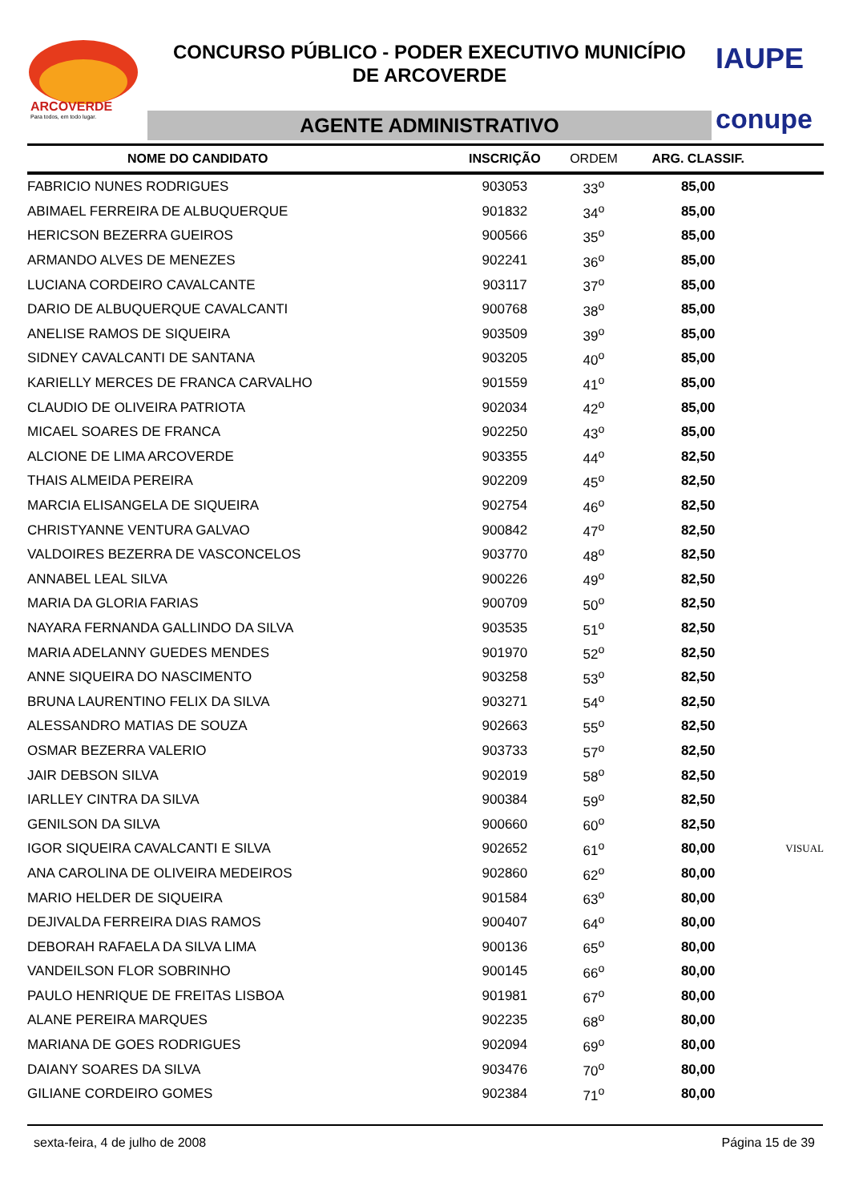ARCOVERDE
Para todos, em todo lugar.
CONCURSO PÚBLICO - PODER EXECUTIVO MUNICÍPIO
DE ARCOVERDE
AGENTE ADMINISTRATIVO
IAUPE
conupe
| NOME DO CANDIDATO | INSCRIÇÃO | ORDEM | ARG. CLASSIF. | |
| --- | --- | --- | --- | --- |
| FABRICIO NUNES RODRIGUES | 903053 | 33<sup>o</sup> | 85,00 | |
| ABIMAEL FERREIRA DE ALBUQUERQUE | 901832 | 34<sup>o</sup> | 85,00 | |
| HERICSON BEZERRA GUEIROS | 900566 | 35<sup>o</sup> | 85,00 | |
| ARMANDO ALVES DE MENEZES | 902241 | 36<sup>o</sup> | 85,00 | |
| LUCIANA CORDEIRO CAVALCANTE | 903117 | 37<sup>o</sup> | 85,00 | |
| DARIO DE ALBUQUERQUE CAVALCANTI | 900768 | 38<sup>o</sup> | 85,00 | |
| ANELISE RAMOS DE SIQUEIRA | 903509 | 39<sup>o</sup> | 85,00 | |
| SIDNEY CAVALCANTI DE SANTANA | 903205 | 40<sup>o</sup> | 85,00 | |
| KARIELLY MERCES DE FRANCA CARVALHO | 901559 | 41<sup>o</sup> | 85,00 | |
| CLAUDIO DE OLIVEIRA PATRIOTA | 902034 | 42<sup>o</sup> | 85,00 | |
| MICAEL SOARES DE FRANCA | 902250 | 43<sup>o</sup> | 85,00 | |
| ALCIONE DE LIMA ARCOVERDE | 903355 | 44<sup>o</sup> | 82,50 | |
| THAIS ALMEIDA PEREIRA | 902209 | 45<sup>o</sup> | 82,50 | |
| MARCIA ELISANGELA DE SIQUEIRA | 902754 | 46<sup>o</sup> | 82,50 | |
| CHRISTYANNE VENTURA GALVAO | 900842 | 47<sup>o</sup> | 82,50 | |
| VALDOIRES BEZERRA DE VASCONCELOS | 903770 | 48<sup>o</sup> | 82,50 | |
| ANNABEL LEAL SILVA | 900226 | 49<sup>o</sup> | 82,50 | |
| MARIA DA GLORIA FARIAS | 900709 | 50<sup>o</sup> | 82,50 | |
| NAYARA FERNANDA GALLINDO DA SILVA | 903535 | 51<sup>o</sup> | 82,50 | |
| MARIA ADELANNY GUEDES MENDES | 901970 | 52<sup>o</sup> | 82,50 | |
| ANNE SIQUEIRA DO NASCIMENTO | 903258 | 53<sup>o</sup> | 82,50 | |
| BRUNA LAURENTINO FELIX DA SILVA | 903271 | 54<sup>o</sup> | 82,50 | |
| ALESSANDRO MATIAS DE SOUZA | 902663 | 55<sup>o</sup> | 82,50 | |
| OSMAR BEZERRA VALERIO | 903733 | 57<sup>o</sup> | 82,50 | |
| JAIR DEBSON SILVA | 902019 | 58<sup>o</sup> | 82,50 | |
| IARLLEY CINTRA DA SILVA | 900384 | 59<sup>o</sup> | 82,50 | |
| GENILSON DA SILVA | 900660 | 60<sup>o</sup> | 82,50 | |
| IGOR SIQUEIRA CAVALCANTI E SILVA | 902652 | 61<sup>o</sup> | 80,00 | VISUAL |
| ANA CAROLINA DE OLIVEIRA MEDEIROS | 902860 | 62<sup>o</sup> | 80,00 | |
| MARIO HELDER DE SIQUEIRA | 901584 | 63<sup>o</sup> | 80,00 | |
| DEJIVALDA FERREIRA DIAS RAMOS | 900407 | 64<sup>o</sup> | 80,00 | |
| DEBORAH RAFAELA DA SILVA LIMA | 900136 | 65<sup>o</sup> | 80,00 | |
| VANDEILSON FLOR SOBRINHO | 900145 | 66<sup>o</sup> | 80,00 | |
| PAULO HENRIQUE DE FREITAS LISBOA | 901981 | 67<sup>o</sup> | 80,00 | |
| ALANE PEREIRA MARQUES | 902235 | 68<sup>o</sup> | 80,00 | |
| MARIANA DE GOES RODRIGUES | 902094 | 69<sup>o</sup> | 80,00 | |
| DAIANY SOARES DA SILVA | 903476 | 70<sup>o</sup> | 80,00 | |
| GILIANE CORDEIRO GOMES | 902384 | 71<sup>o</sup> | 80,00 | |
sexta-feira, 4 de julho de 2008 Página 15 de 39